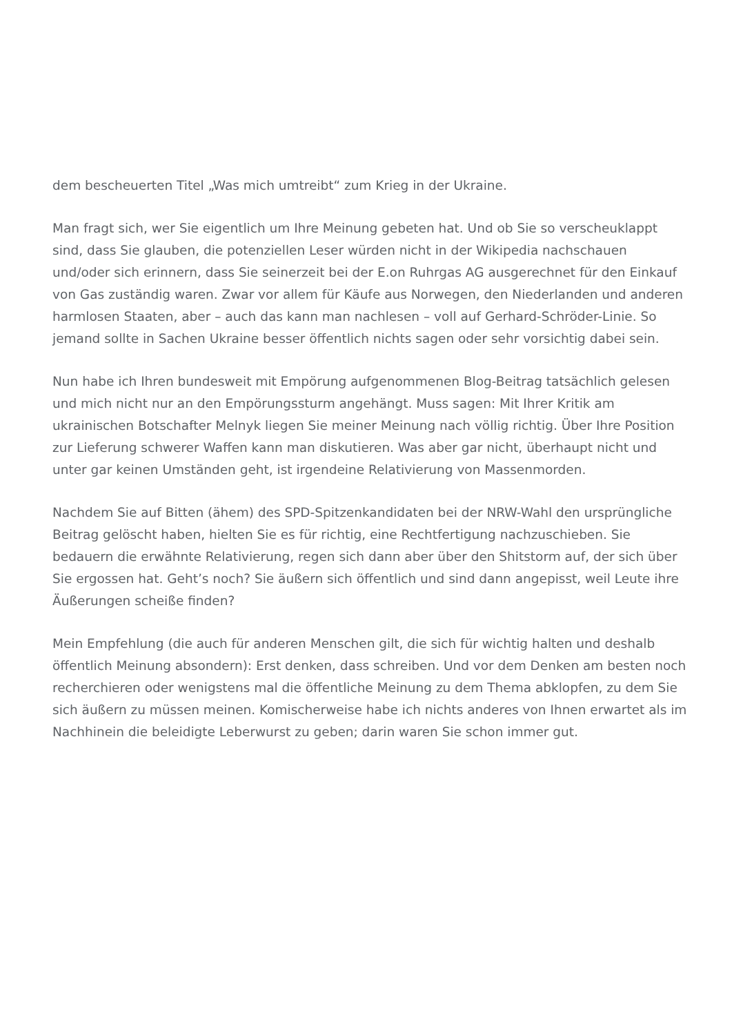dem bescheuerten Titel „Was mich umtreibt“ zum Krieg in der Ukraine.
Man fragt sich, wer Sie eigentlich um Ihre Meinung gebeten hat. Und ob Sie so verscheuklappt sind, dass Sie glauben, die potenziellen Leser würden nicht in der Wikipedia nachschauen und/oder sich erinnern, dass Sie seinerzeit bei der E.on Ruhrgas AG ausgerechnet für den Einkauf von Gas zuständig waren. Zwar vor allem für Käufe aus Norwegen, den Niederlanden und anderen harmlosen Staaten, aber – auch das kann man nachlesen – voll auf Gerhard-Schröder-Linie. So jemand sollte in Sachen Ukraine besser öffentlich nichts sagen oder sehr vorsichtig dabei sein.
Nun habe ich Ihren bundesweit mit Empörung aufgenommenen Blog-Beitrag tatsächlich gelesen und mich nicht nur an den Empörungssturm angehängt. Muss sagen: Mit Ihrer Kritik am ukrainischen Botschafter Melnyk liegen Sie meiner Meinung nach völlig richtig. Über Ihre Position zur Lieferung schwerer Waffen kann man diskutieren. Was aber gar nicht, überhaupt nicht und unter gar keinen Umständen geht, ist irgendeine Relativierung von Massenmorden.
Nachdem Sie auf Bitten (ähem) des SPD-Spitzenkandidaten bei der NRW-Wahl den ursprüngliche Beitrag gelöscht haben, hielten Sie es für richtig, eine Rechtfertigung nachzuschieben. Sie bedauern die erwähnte Relativierung, regen sich dann aber über den Shitstorm auf, der sich über Sie ergossen hat. Geht’s noch? Sie äußern sich öffentlich und sind dann angepisst, weil Leute ihre Äußerungen scheiße finden?
Mein Empfehlung (die auch für anderen Menschen gilt, die sich für wichtig halten und deshalb öffentlich Meinung absondern): Erst denken, dass schreiben. Und vor dem Denken am besten noch recherchieren oder wenigstens mal die öffentliche Meinung zu dem Thema abklopfen, zu dem Sie sich äußern zu müssen meinen. Komischerweise habe ich nichts anderes von Ihnen erwartet als im Nachhinein die beleidigte Leberwurst zu geben; darin waren Sie schon immer gut.